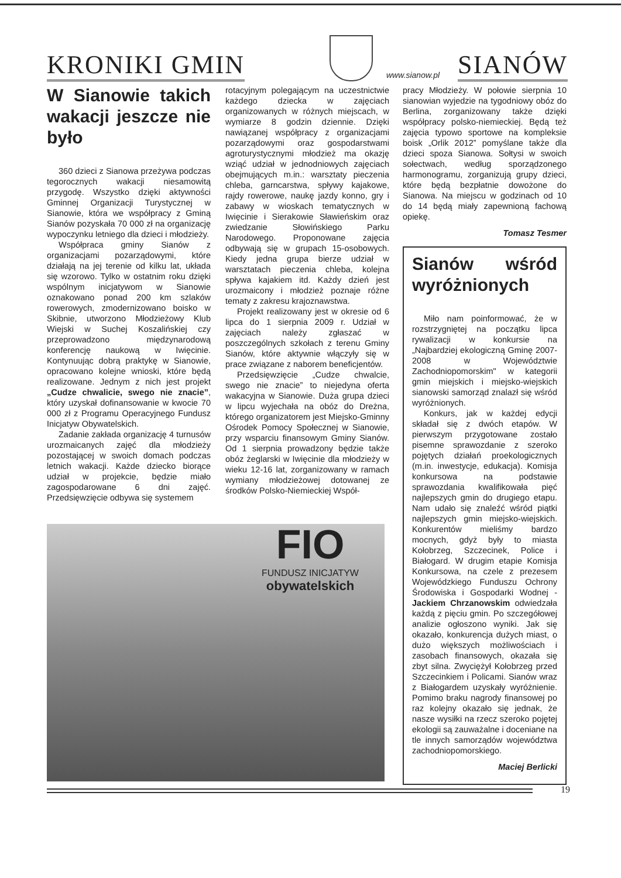KRONIKI GMIN
SIANÓW
www.sianow.pl
W Sianowie takich wakacji jeszcze nie było
360 dzieci z Sianowa przeżywa podczas tegorocznych wakacji niesamowitą przygodę. Wszystko dzięki aktywności Gminnej Organizacji Turystycznej w Sianowie, która we współpracy z Gminą Sianów pozyskała 70 000 zł na organizację wypoczynku letniego dla dzieci i młodzieży.
Współpraca gminy Sianów z organizacjami pozarządowymi, które działają na jej terenie od kilku lat, układa się wzorowo. Tylko w ostatnim roku dzięki wspólnym inicjatywom w Sianowie oznakowano ponad 200 km szlaków rowerowych, zmodernizowano boisko w Skibnie, utworzono Młodzieżowy Klub Wiejski w Suchej Koszalińskiej czy przeprowadzono międzynarodową konferencję naukową w Iwięcinie. Kontynuując dobrą praktykę w Sianowie, opracowano kolejne wnioski, które będą realizowane. Jednym z nich jest projekt „Cudze chwalicie, swego nie znacie”, który uzyskał dofinansowanie w kwocie 70 000 zł z Programu Operacyjnego Fundusz Inicjatyw Obywatelskich.
Zadanie zakłada organizację 4 turnusów urozmaicanych zajęć dla młodzieży pozostającej w swoich domach podczas letnich wakacji. Każde dziecko biorące udział w projekcie, będzie miało zagospodarowane 6 dni zajęć. Przedsięwzięcie odbywa się systemem
rotacyjnym polegającym na uczestnictwie każdego dziecka w zajęciach organizowanych w różnych miejscach, w wymiarze 8 godzin dziennie. Dzięki nawiązanej współpracy z organizacjami pozarządowymi oraz gospodarstwami agroturystycznymi młodzież ma okazję wziąć udział w jednodniowych zajęciach obejmujących m.in.: warsztaty pieczenia chleba, garncarstwa, spływy kajakowe, rajdy rowerowe, naukę jazdy konno, gry i zabawy w wioskach tematycznych w Iwięcinie i Sierakowie Sławieńskim oraz zwiedzanie Słowińskiego Parku Narodowego. Proponowane zajęcia odbywają się w grupach 15-osobowych. Kiedy jedna grupa bierze udział w warsztatach pieczenia chleba, kolejna spływa kajakiem itd. Każdy dzień jest urozmaicony i młodzież poznaje różne tematy z zakresu krajoznawstwa.
Projekt realizowany jest w okresie od 6 lipca do 1 sierpnia 2009 r. Udział w zajęciach należy zgłaszać w poszczególnych szkołach z terenu Gminy Sianów, które aktywnie włączyły się w prace związane z naborem beneficjentów.
Przedsięwzięcie „Cudze chwalcie, swego nie znacie” to niejedyna oferta wakacyjna w Sianowie. Duża grupa dzieci w lipcu wyjechała na obóz do Dreżna, którego organizatorem jest Miejsko-Gminny Ośrodek Pomocy Społecznej w Sianowie, przy wsparciu finansowym Gminy Sianów. Od 1 sierpnia prowadzony będzie także obóz żeglarski w Iwięcinie dla młodzieży w wieku 12-16 lat, zorganizowany w ramach wymiany młodzieżowej dotowanej ze środków Polsko-Niemieckiej Współ-
pracy Młodzieży. W połowie sierpnia 10 sianowian wyjedzie na tygodniowy obóz do Berlina, zorganizowany także dzięki współpracy polsko-niemieckiej. Będą też zajęcia typowo sportowe na kompleksie boisk „Orlik 2012” pomyślane także dla dzieci spoza Sianowa. Sołtysi w swoich sołectwach, według sporządzonego harmonogramu, zorganizują grupy dzieci, które będą bezpłatnie dowożone do Sianowa. Na miejscu w godzinach od 10 do 14 będą miały zapewnioną fachową opiekę.
Tomasz Tesmer
Sianów wśród wyróżnionych
Miło nam poinformować, że w rozstrzygniętej na początku lipca rywalizacji w konkursie na „Najbardziej ekologiczną Gminę 2007-2008 w Województwie Zachodniopomorskim" w kategorii gmin miejskich i miejsko-wiejskich sianowski samorząd znalazł się wśród wyróżnionych.
Konkurs, jak w każdej edycji składał się z dwóch etapów. W pierwszym przygotowane zostało pisemne sprawozdanie z szeroko pojętych działań proekologicznych (m.in. inwestycje, edukacja). Komisja konkursowa na podstawie sprawozdania kwalifikowała pięć najlepszych gmin do drugiego etapu. Nam udało się znaleźć wśród piątki najlepszych gmin miejsko-wiejskich. Konkurentów mieliśmy bardzo mocnych, gdyż były to miasta Kołobrzeg, Szczecinek, Police i Białogard. W drugim etapie Komisja Konkursowa, na czele z prezesem Wojewódzkiego Funduszu Ochrony Środowiska i Gospodarki Wodnej - Jackiem Chrzanowskim odwiedzała każdą z pięciu gmin. Po szczegółowej analizie ogłoszono wyniki. Jak się okazało, konkurencja dużych miast, o dużo większych możliwościach i zasobach finansowych, okazała się zbyt silna. Zwyciężył Kołobrzeg przed Szczecinkiem i Policami. Sianów wraz z Białogardem uzyskały wyróżnienie. Pomimo braku nagrody finansowej po raz kolejny okazało się jednak, że nasze wysiłki na rzecz szeroko pojętej ekologii są zauważalne i doceniane na tle innych samorządów województwa zachodniopomorskiego.
Maciej Berlicki
FIO
FUNDUSZ INICJATYW
obywatelskich
19